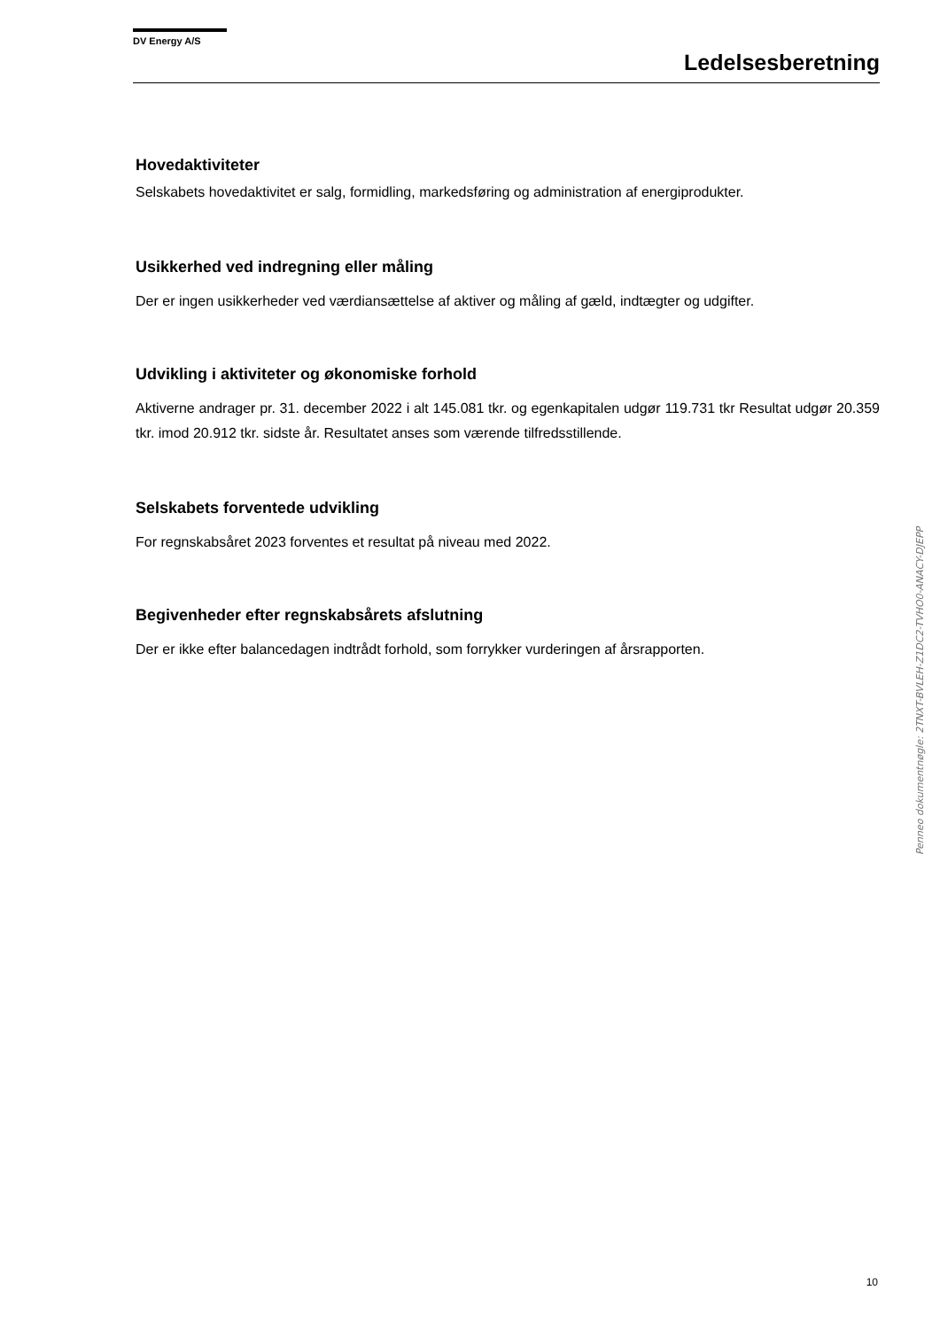DV Energy A/S
Ledelsesberetning
Hovedaktiviteter
Selskabets hovedaktivitet er salg, formidling, markedsføring og administration af energiprodukter.
Usikkerhed ved indregning eller måling
Der er ingen usikkerheder ved værdiansættelse af aktiver og måling af gæld, indtægter og udgifter.
Udvikling i aktiviteter og økonomiske forhold
Aktiverne andrager pr. 31. december 2022 i alt 145.081 tkr. og egenkapitalen udgør 119.731 tkr Resultat udgør 20.359 tkr. imod 20.912 tkr. sidste år. Resultatet anses som værende tilfredsstillende.
Selskabets forventede udvikling
For regnskabsåret 2023 forventes et resultat på niveau med 2022.
Begivenheder efter regnskabsårets afslutning
Der er ikke efter balancedagen indtrådt forhold, som forrykker vurderingen af årsrapporten.
Penneo dokumentnøgle: 2TNXT-BVLEH-Z1DC2-TVHO0-ANACY-DJEPP
10